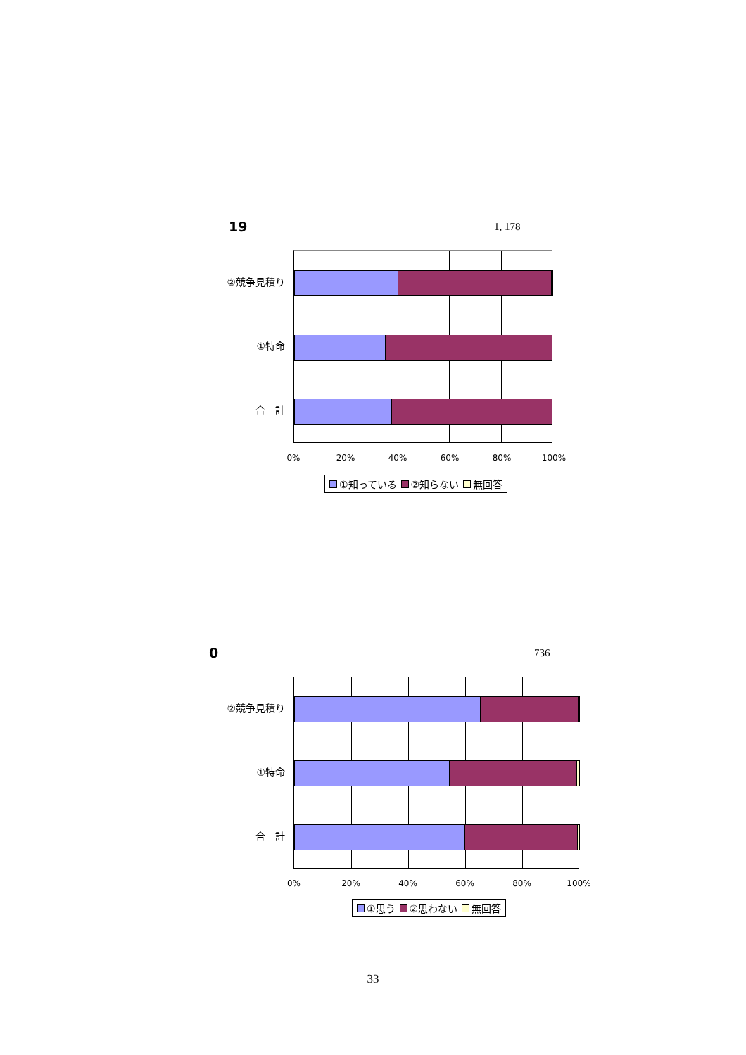19 1, 178
②競争見積り
①特命
合　計
0% 20% 40% 60% 80% 100%
①知っている ②知らない 無回答
0 736
②競争見積り
①特命
合　計
0% 20% 40% 60% 80% 100%
①思う ②思わない 無回答
33